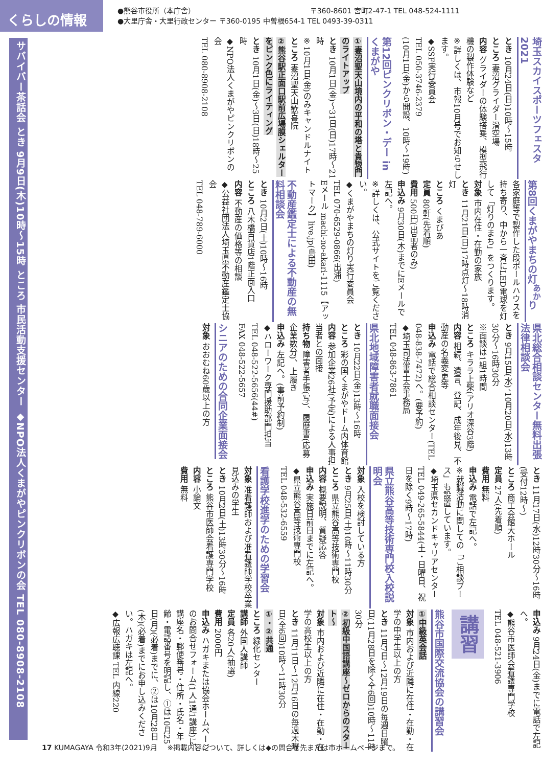くらしの情報
●熊谷市役所（本庁舎） 〒360-8601 宮町2-47-1 TEL 048-524-1111
●大里庁舎・大里行政センター 〒360-0195 中曽根654-1 TEL 0493-39-0311
埼玉スカイスポーツフェスタ2021
とき 10月24日(日)10時～15時
ところ 妻沼グライダー滑空場
内容 グライダーの体験搭乗、模型飛行機の製作体験など
※詳しくは、市報10月号でお知らせします。
◆SSF実行委員会
TEL 050-3746-2379
(10月1日(金)から開設、10時～19時)
第12回ピンクリボン・デー in くまがや
①妻沼聖天山境内の平和の塔と貴惣門のライトアップ
とき 10月1日(金)～31日(日)17時～21時
※10月1日(金)のみキャンドルナイト
ところ 妻沼聖天山歓喜院
②熊谷駅正面口駅前広場膜シェルターをピンク色にライティング
とき 10月1日(金)～3日(日)18時～25時
◆NPO法人くまがやピンクリボンの会
TEL 080-8908-2108
第8回くまがやまちの灯<sup>あか</sup>り
各家庭等で製作した段ボールハウスを持ち寄り、中から一斉にLED電球を灯して「灯りのまち」をつくります。
対象 市内在住・在勤の家族
とき 11月21日(日)17時点灯～18時消灯
ところ くまぴあ
定員 80軒(先着順)
費用 500円(出品者のみ)
申込み 9月30日(木)までにEメールで左記へ。
※詳しくは、公式サイトをご覧ください。
◆くまがやまちの灯り実行委員会
TEL 070-6529-0866(出浦)
Eメール machi-no-akari-1115【アットマーク】live.jp(島田)
不動産鑑定士による不動産の無料相談会
とき 10月2日(土)10時～16時
ところ 八木橋百貨店1階正面入口
内容 不動産の価格等の相談
◆公益社団法人埼玉県不動産鑑定士協会
TEL 048-789-6000
県北総合相談センター無料出張法律相談会
とき 9月15日(水)、10月20日(水)13時30分～16時30分
※面談は1組1時間
ところ キララ上柴(アリオ深谷3階)
内容 相続、遺言、登記、成年後見、不動産の名義変更等
申込み 電話で総合相談センター(TEL 048-838-7472)へ。(要予約)
◆埼玉司法書士会事務局
TEL 048-863-7861
県北地域障害者就職面接会
とき 10月22日(金)13時～16時
ところ 彩の国くまがやドーム内体育館
内容 参加企業26社(予定)による人事担当者との面接
持ち物 障害者手帳(写)、履歴書(応募企業数分)、上履き
申込み 左記へ。(事前予約制)
◆ハローワーク専門援助部門担当
TEL 048-522-5656(44#)
FAX 048-522-5657
シニアのための合同企業面接会
対象 おおむね60歳以上の方
とき 11月17日(水)12時30分～16時(受付12時～)
ところ 商工会館大ホール
定員 27人(先着順)
費用 無料
申込み 電話で左記へ。
※就職活動に関しての「ご相談ブース」も設置しています。
◆埼玉県セカンドキャリアセンター
TEL 049-265-5844(土・日曜日、祝日を除く9時～17時)
県立熊谷高等技術専門校入校説明会
対象 入校を検討している方
とき 9月25日(土)10時～11時30分
ところ 県立熊谷高等技術専門校
内容 概要説明、質疑応答
申込み 実施日前日までに左記へ。
◆県立熊谷高等技術専門校
TEL 048-532-6559
看護学校進学のための学習会
対象 准看護師および准看護師学校卒業見込みの学生
とき 10月2日(土)13時30分～16時
ところ 熊谷市医師会看護専門学校
内容 小論文
費用 無料
申込み 9月24日(金)までに電話で左記へ。
◆熊谷市医師会看護専門学校
TEL 048-521-3906
講習
熊谷市国際交流協会の講習会
①中級英会話
対象 市内および近隣に在住・在勤・在学の中学生以上の方
とき 11月7日～12月19日の毎週日曜日(11月28日を除く全6回)10時～11時30分
②初級中国語講座～ゼロからのスタート～
対象 市内および近隣に在住・在勤・在学の高校生以上の方
とき 11月11日～12月16日の毎週木曜日(全6回)10時～11時30分
①・②共通
ところ 緑化センター
講師 外国人講師
定員 各20人(抽選)
費用 2000円
申込み ハガキまたは協会ホームページのお問合せフォーム(1人1通1講座)に講座名・郵便番号・住所・氏名・年齢・電話番号を明記し、①は10月25日(月)(必着)までに、②は10月28日(木)(必着)までにお申し込みください。ハガキは左記へ。
◆広報広聴課 TEL 内線220
サバイバー茶話会 とき 9月9日(木)10時～15時 ところ 市民活動支援センター ◆NPO法人くまがやピンクリボンの会 TEL 080-8908-2108
17 KUMAGAYA 令和3年(2021)9月 ※掲載内容について、詳しくは◆の問合せ先または市ホームページまで。